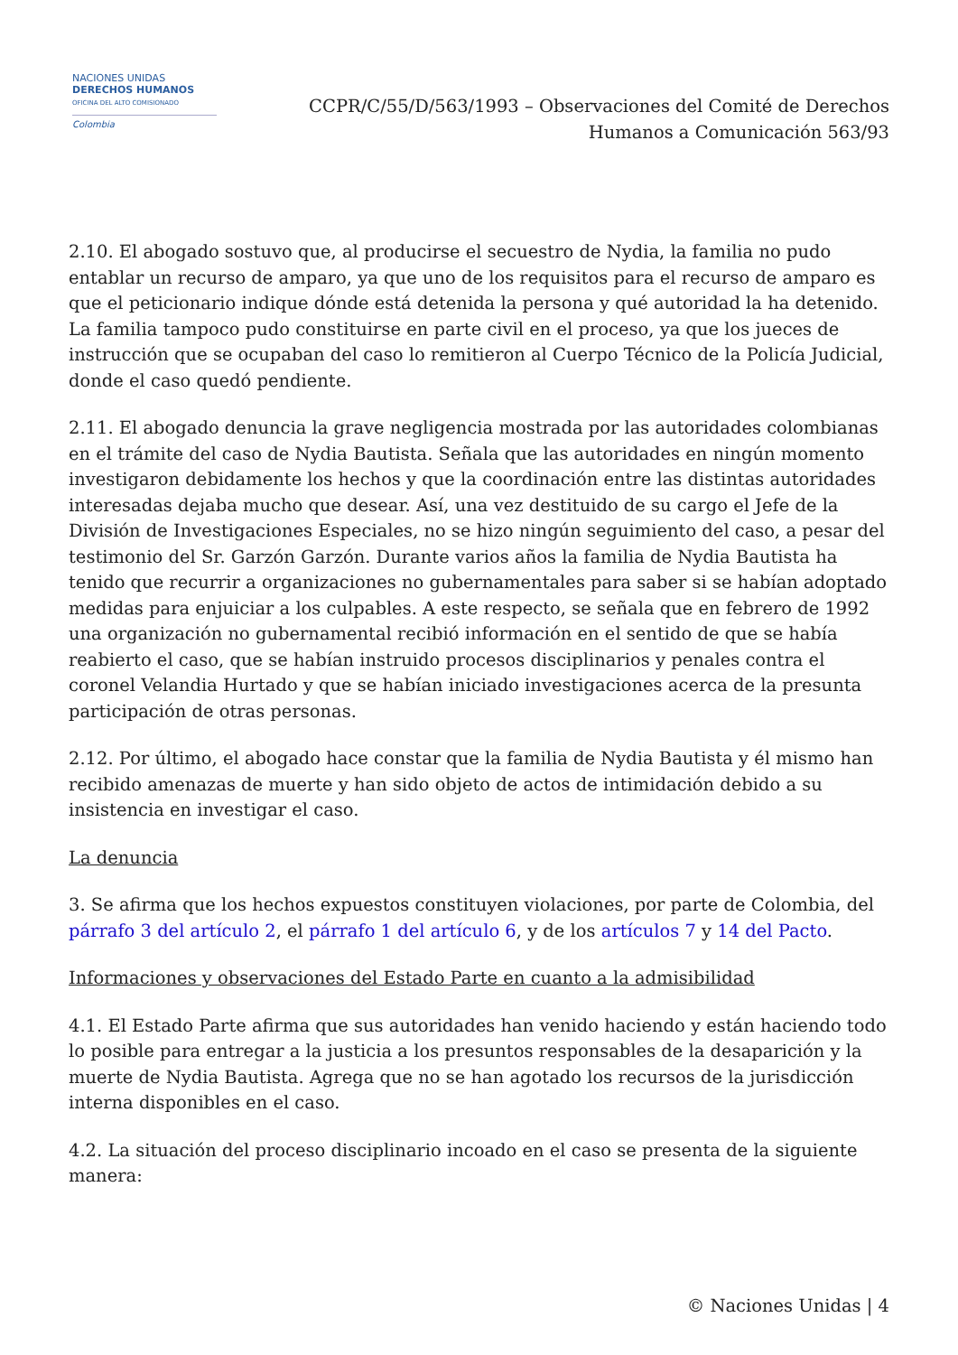NACIONES UNIDAS
DERECHOS HUMANOS
OFICINA DEL ALTO COMISIONADO
Colombia
CCPR/C/55/D/563/1993 – Observaciones del Comité de Derechos
Humanos a Comunicación 563/93
2.10. El abogado sostuvo que, al producirse el secuestro de Nydia, la familia no pudo entablar un recurso de amparo, ya que uno de los requisitos para el recurso de amparo es que el peticionario indique dónde está detenida la persona y qué autoridad la ha detenido. La familia tampoco pudo constituirse en parte civil en el proceso, ya que los jueces de instrucción que se ocupaban del caso lo remitieron al Cuerpo Técnico de la Policía Judicial, donde el caso quedó pendiente.
2.11. El abogado denuncia la grave negligencia mostrada por las autoridades colombianas en el trámite del caso de Nydia Bautista. Señala que las autoridades en ningún momento investigaron debidamente los hechos y que la coordinación entre las distintas autoridades interesadas dejaba mucho que desear. Así, una vez destituido de su cargo el Jefe de la División de Investigaciones Especiales, no se hizo ningún seguimiento del caso, a pesar del testimonio del Sr. Garzón Garzón. Durante varios años la familia de Nydia Bautista ha tenido que recurrir a organizaciones no gubernamentales para saber si se habían adoptado medidas para enjuiciar a los culpables. A este respecto, se señala que en febrero de 1992 una organización no gubernamental recibió información en el sentido de que se había reabierto el caso, que se habían instruido procesos disciplinarios y penales contra el coronel Velandia Hurtado y que se habían iniciado investigaciones acerca de la presunta participación de otras personas.
2.12. Por último, el abogado hace constar que la familia de Nydia Bautista y él mismo han recibido amenazas de muerte y han sido objeto de actos de intimidación debido a su insistencia en investigar el caso.
La denuncia
3. Se afirma que los hechos expuestos constituyen violaciones, por parte de Colombia, del párrafo 3 del artículo 2, el párrafo 1 del artículo 6, y de los artículos 7 y 14 del Pacto.
Informaciones y observaciones del Estado Parte en cuanto a la admisibilidad
4.1. El Estado Parte afirma que sus autoridades han venido haciendo y están haciendo todo lo posible para entregar a la justicia a los presuntos responsables de la desaparición y la muerte de Nydia Bautista. Agrega que no se han agotado los recursos de la jurisdicción interna disponibles en el caso.
4.2. La situación del proceso disciplinario incoado en el caso se presenta de la siguiente manera:
© Naciones Unidas | 4